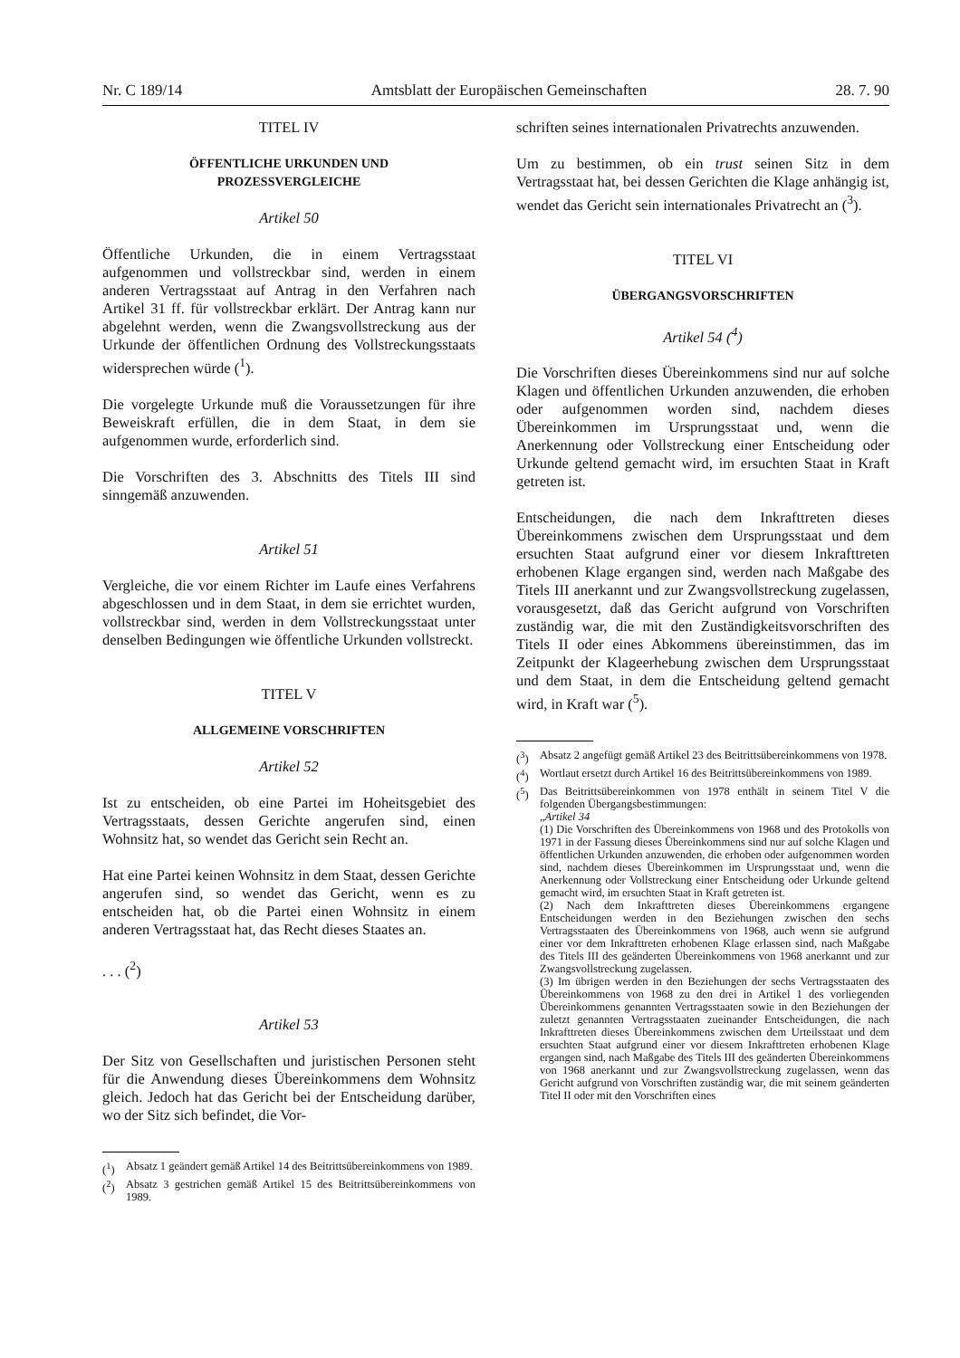Nr. C 189/14 Amtsblatt der Europäischen Gemeinschaften 28. 7. 90
TITEL IV
ÖFFENTLICHE URKUNDEN UND
PROZESSVERGLEICHE
Artikel 50
Öffentliche Urkunden, die in einem Vertragsstaat aufgenommen und vollstreckbar sind, werden in einem anderen Vertragsstaat auf Antrag in den Verfahren nach Artikel 31 ff. für vollstreckbar erklärt. Der Antrag kann nur abgelehnt werden, wenn die Zwangsvollstreckung aus der Urkunde der öffentlichen Ordnung des Vollstreckungsstaats widersprechen würde (<sup>1</sup>).
Die vorgelegte Urkunde muß die Voraussetzungen für ihre Beweiskraft erfüllen, die in dem Staat, in dem sie aufgenommen wurde, erforderlich sind.
Die Vorschriften des 3. Abschnitts des Titels III sind sinngemäß anzuwenden.
Artikel 51
Vergleiche, die vor einem Richter im Laufe eines Verfahrens abgeschlossen und in dem Staat, in dem sie errichtet wurden, vollstreckbar sind, werden in dem Vollstreckungsstaat unter denselben Bedingungen wie öffentliche Urkunden vollstreckt.
TITEL V
ALLGEMEINE VORSCHRIFTEN
Artikel 52
Ist zu entscheiden, ob eine Partei im Hoheitsgebiet des Vertragsstaats, dessen Gerichte angerufen sind, einen Wohnsitz hat, so wendet das Gericht sein Recht an.
Hat eine Partei keinen Wohnsitz in dem Staat, dessen Gerichte angerufen sind, so wendet das Gericht, wenn es zu entscheiden hat, ob die Partei einen Wohnsitz in einem anderen Vertragsstaat hat, das Recht dieses Staates an.
. . . (<sup>2</sup>)
Artikel 53
Der Sitz von Gesellschaften und juristischen Personen steht für die Anwendung dieses Übereinkommens dem Wohnsitz gleich. Jedoch hat das Gericht bei der Entscheidung darüber, wo der Sitz sich befindet, die Vor-
(<sup>1</sup>) Absatz 1 geändert gemäß Artikel 14 des Beitrittsübereinkommens von 1989.
(<sup>2</sup>) Absatz 3 gestrichen gemäß Artikel 15 des Beitrittsübereinkommens von 1989.
schriften seines internationalen Privatrechts anzuwenden.
Um zu bestimmen, ob ein trust seinen Sitz in dem Vertragsstaat hat, bei dessen Gerichten die Klage anhängig ist, wendet das Gericht sein internationales Privatrecht an (<sup>3</sup>).
TITEL VI
ÜBERGANGSVORSCHRIFTEN
Artikel 54 (<sup>4</sup>)
Die Vorschriften dieses Übereinkommens sind nur auf solche Klagen und öffentlichen Urkunden anzuwenden, die erhoben oder aufgenommen worden sind, nachdem dieses Übereinkommen im Ursprungsstaat und, wenn die Anerkennung oder Vollstreckung einer Entscheidung oder Urkunde geltend gemacht wird, im ersuchten Staat in Kraft getreten ist.
Entscheidungen, die nach dem Inkrafttreten dieses Übereinkommens zwischen dem Ursprungsstaat und dem ersuchten Staat aufgrund einer vor diesem Inkrafttreten erhobenen Klage ergangen sind, werden nach Maßgabe des Titels III anerkannt und zur Zwangsvollstreckung zugelassen, vorausgesetzt, daß das Gericht aufgrund von Vorschriften zuständig war, die mit den Zuständigkeitsvorschriften des Titels II oder eines Abkommens übereinstimmen, das im Zeitpunkt der Klageerhebung zwischen dem Ursprungsstaat und dem Staat, in dem die Entscheidung geltend gemacht wird, in Kraft war (<sup>5</sup>).
(<sup>3</sup>) Absatz 2 angefügt gemäß Artikel 23 des Beitrittsübereinkommens von 1978.
(<sup>4</sup>) Wortlaut ersetzt durch Artikel 16 des Beitrittsübereinkommens von 1989.
(<sup>5</sup>) Das Beitrittsübereinkommen von 1978 enthält in seinem Titel V die folgenden Übergangsbestimmungen:
„Artikel 34
(1) Die Vorschriften des Übereinkommens von 1968 und des Protokolls von 1971 in der Fassung dieses Übereinkommens sind nur auf solche Klagen und öffentlichen Urkunden anzuwenden, die erhoben oder aufgenommen worden sind, nachdem dieses Übereinkommen im Ursprungsstaat und, wenn die Anerkennung oder Vollstreckung einer Entscheidung oder Urkunde geltend gemacht wird, im ersuchten Staat in Kraft getreten ist.
(2) Nach dem Inkrafttreten dieses Übereinkommens ergangene Entscheidungen werden in den Beziehungen zwischen den sechs Vertragsstaaten des Übereinkommens von 1968, auch wenn sie aufgrund einer vor dem Inkrafttreten erhobenen Klage erlassen sind, nach Maßgabe des Titels III des geänderten Übereinkommens von 1968 anerkannt und zur Zwangsvollstreckung zugelassen.
(3) Im übrigen werden in den Beziehungen der sechs Vertragsstaaten des Übereinkommens von 1968 zu den drei in Artikel 1 des vorliegenden Übereinkommens genannten Vertragsstaaten sowie in den Beziehungen der zuletzt genannten Vertragsstaaten zueinander Entscheidungen, die nach Inkrafttreten dieses Übereinkommens zwischen dem Urteilsstaat und dem ersuchten Staat aufgrund einer vor diesem Inkrafttreten erhobenen Klage ergangen sind, nach Maßgabe des Titels III des geänderten Übereinkommens von 1968 anerkannt und zur Zwangsvollstreckung zugelassen, wenn das Gericht aufgrund von Vorschriften zuständig war, die mit seinem geänderten Titel II oder mit den Vorschriften eines